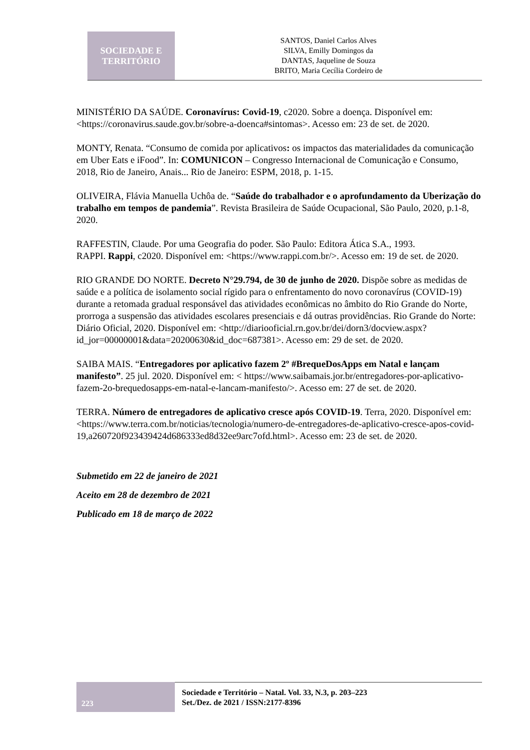SOCIEDADE E
TERRITÓRIO
SANTOS, Daniel Carlos Alves
SILVA, Emilly Domingos da
DANTAS, Jaqueline de Souza
BRITO, Maria Cecília Cordeiro de
MINISTÉRIO DA SAÚDE. Coronavírus: Covid-19, c2020. Sobre a doença. Disponível em: <https://coronavirus.saude.gov.br/sobre-a-doenca#sintomas>. Acesso em: 23 de set. de 2020.
MONTY, Renata. “Consumo de comida por aplicativos: os impactos das materialidades da comunicação em Uber Eats e iFood”. In: COMUNICON – Congresso Internacional de Comunicação e Consumo, 2018, Rio de Janeiro, Anais... Rio de Janeiro: ESPM, 2018, p. 1-15.
OLIVEIRA, Flávia Manuella Uchôa de. “Saúde do trabalhador e o aprofundamento da Uberização do trabalho em tempos de pandemia”. Revista Brasileira de Saúde Ocupacional, São Paulo, 2020, p.1-8, 2020.
RAFFESTIN, Claude. Por uma Geografia do poder. São Paulo: Editora Ática S.A., 1993.
RAPPI. Rappi, c2020. Disponível em: <https://www.rappi.com.br/>. Acesso em: 19 de set. de 2020.
RIO GRANDE DO NORTE. Decreto N°29.794, de 30 de junho de 2020. Dispõe sobre as medidas de saúde e a política de isolamento social rígido para o enfrentamento do novo coronavírus (COVID-19) durante a retomada gradual responsável das atividades econômicas no âmbito do Rio Grande do Norte, prorroga a suspensão das atividades escolares presenciais e dá outras providências. Rio Grande do Norte: Diário Oficial, 2020. Disponível em: <http://diariooficial.rn.gov.br/dei/dorn3/docview.aspx?id_jor=00000001&data=20200630&id_doc=687381>. Acesso em: 29 de set. de 2020.
SAIBA MAIS. “Entregadores por aplicativo fazem 2º #BrequeDosApps em Natal e lançam manifesto”. 25 jul. 2020. Disponível em: < https://www.saibamais.jor.br/entregadores-por-aplicativo-fazem-2o-brequedosapps-em-natal-e-lancam-manifesto/>. Acesso em: 27 de set. de 2020.
TERRA. Número de entregadores de aplicativo cresce após COVID-19. Terra, 2020. Disponível em: <https://www.terra.com.br/noticias/tecnologia/numero-de-entregadores-de-aplicativo-cresce-apos-covid-19,a260720f923439424d686333ed8d32ee9arc7ofd.html>. Acesso em: 23 de set. de 2020.
Submetido em 22 de janeiro de 2021
Aceito em 28 de dezembro de 2021
Publicado em 18 de março de 2022
223
Sociedade e Território – Natal. Vol. 33, N.3, p. 203–223
Set./Dez. de 2021 / ISSN:2177-8396